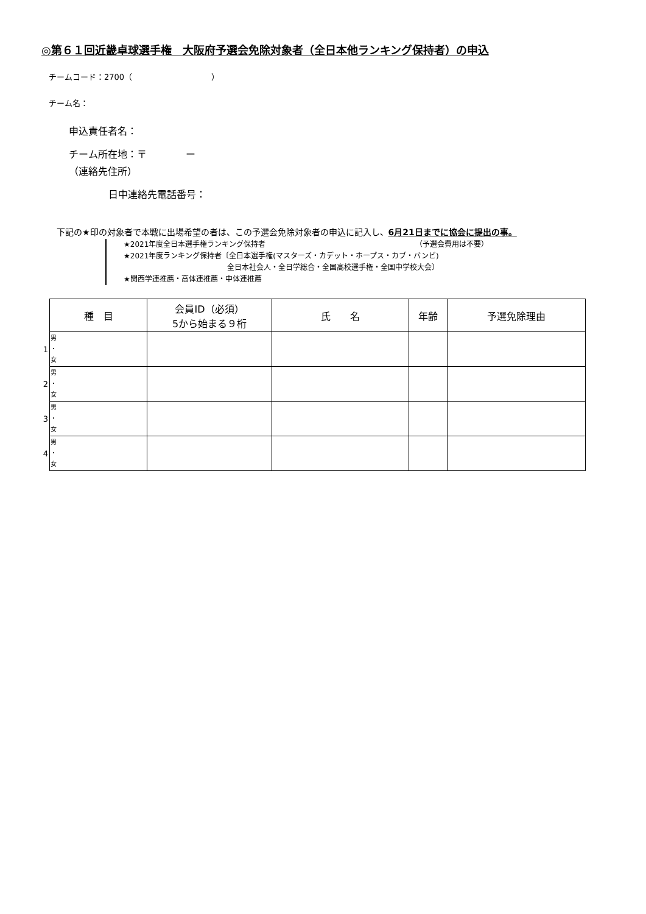◎第６１回近畿卓球選手権　大阪府予選会免除対象者（全日本他ランキング保持者）の申込
チームコード：2700（　　　　　　　　　　）
チーム名：
申込責任者名：
チーム所在地：〒　　　　ー
（連絡先住所）
日中連絡先電話番号：
下記の★印の対象者で本戦に出場希望の者は、この予選会免除対象者の申込に記入し、6月21日までに協会に提出の事。
★2021年度全日本選手権ランキング保持者　　　　　　　　　　　　　　　　　　　　　（予選会費用は不要）
★2021年度ランキング保持者〔全日本選手権(マスターズ・カデット・ホープス・カブ・バンビ)
全日本社会人・全日学総合・全国高校選手権・全国中学校大会〕
★関西学連推薦・高体連推薦・中体連推薦
| | 種 目 | 会員ID（必須） 5から始まる９桁 | 氏 名 | 年齢 | 予選免除理由 |
| 1 | 男 ・ 女 | | | | |
| 2 | 男 ・ 女 | | | | |
| 3 | 男 ・ 女 | | | | |
| 4 | 男 ・ 女 | | | | |